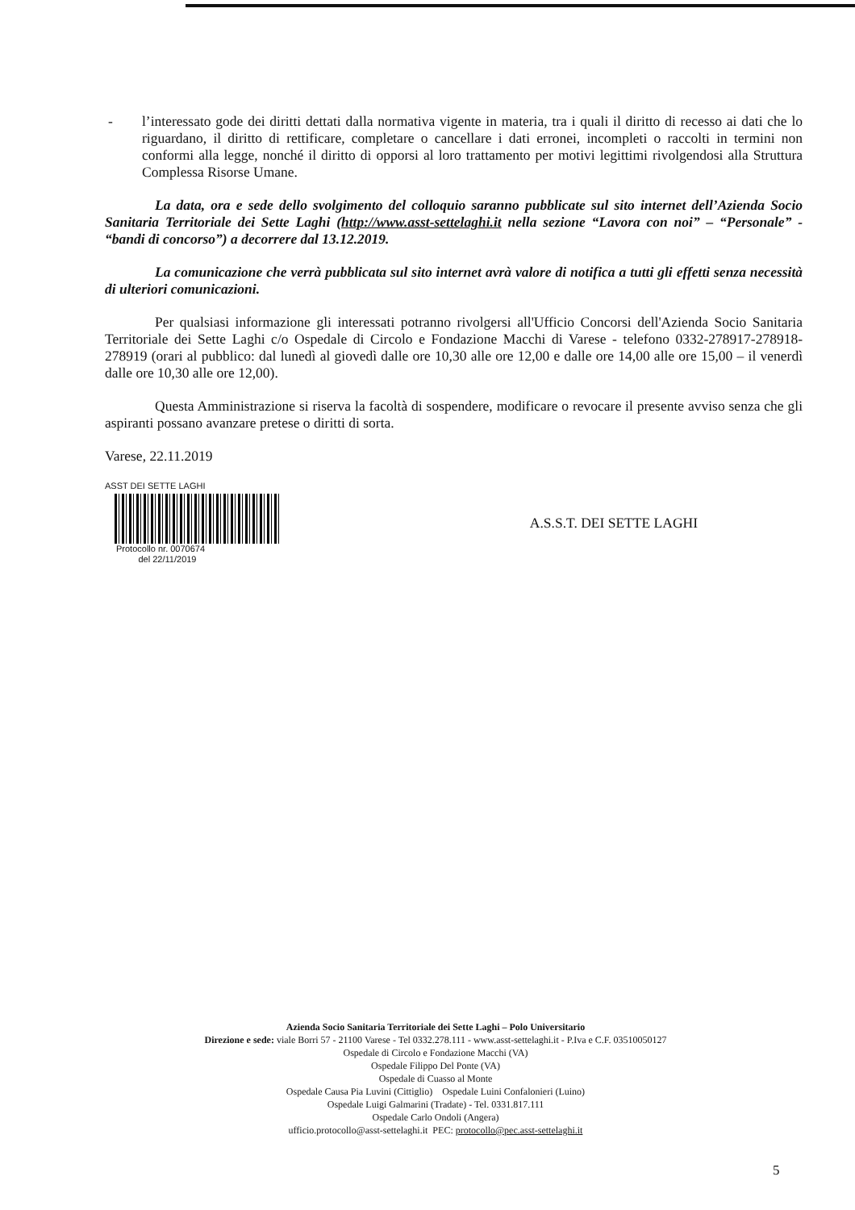- l’interessato gode dei diritti dettati dalla normativa vigente in materia, tra i quali il diritto di recesso ai dati che lo riguardano, il diritto di rettificare, completare o cancellare i dati erronei, incompleti o raccolti in termini non conformi alla legge, nonché il diritto di opporsi al loro trattamento per motivi legittimi rivolgendosi alla Struttura Complessa Risorse Umane.
La data, ora e sede dello svolgimento del colloquio saranno pubblicate sul sito internet dell’Azienda Socio Sanitaria Territoriale dei Sette Laghi (http://www.asst-settelaghi.it nella sezione “Lavora con noi” – “Personale” - “bandi di concorso”) a decorrere dal 13.12.2019.
La comunicazione che verrà pubblicata sul sito internet avrà valore di notifica a tutti gli effetti senza necessità di ulteriori comunicazioni.
Per qualsiasi informazione gli interessati potranno rivolgersi all'Ufficio Concorsi dell'Azienda Socio Sanitaria Territoriale dei Sette Laghi c/o Ospedale di Circolo e Fondazione Macchi di Varese - telefono 0332-278917-278918-278919 (orari al pubblico: dal lunedì al giovedì dalle ore 10,30 alle ore 12,00 e dalle ore 14,00 alle ore 15,00 – il venerdì dalle ore 10,30 alle ore 12,00).
Questa Amministrazione si riserva la facoltà di sospendere, modificare o revocare il presente avviso senza che gli aspiranti possano avanzare pretese o diritti di sorta.
Varese, 22.11.2019
ASST DEI SETTE LAGHI
Protocollo nr. 0070674
del 22/11/2019
A.S.S.T. DEI SETTE LAGHI
Azienda Socio Sanitaria Territoriale dei Sette Laghi – Polo Universitario
Direzione e sede: viale Borri 57 - 21100 Varese - Tel 0332.278.111 - www.asst-settelaghi.it - P.Iva e C.F. 03510050127
Ospedale di Circolo e Fondazione Macchi (VA)
Ospedale Filippo Del Ponte (VA)
Ospedale di Cuasso al Monte
Ospedale Causa Pia Luvini (Cittiglio) Ospedale Luini Confalonieri (Luino)
Ospedale Luigi Galmarini (Tradate) - Tel. 0331.817.111
Ospedale Carlo Ondoli (Angera)
ufficio.protocollo@asst-settelaghi.it PEC: protocollo@pec.asst-settelaghi.it
5